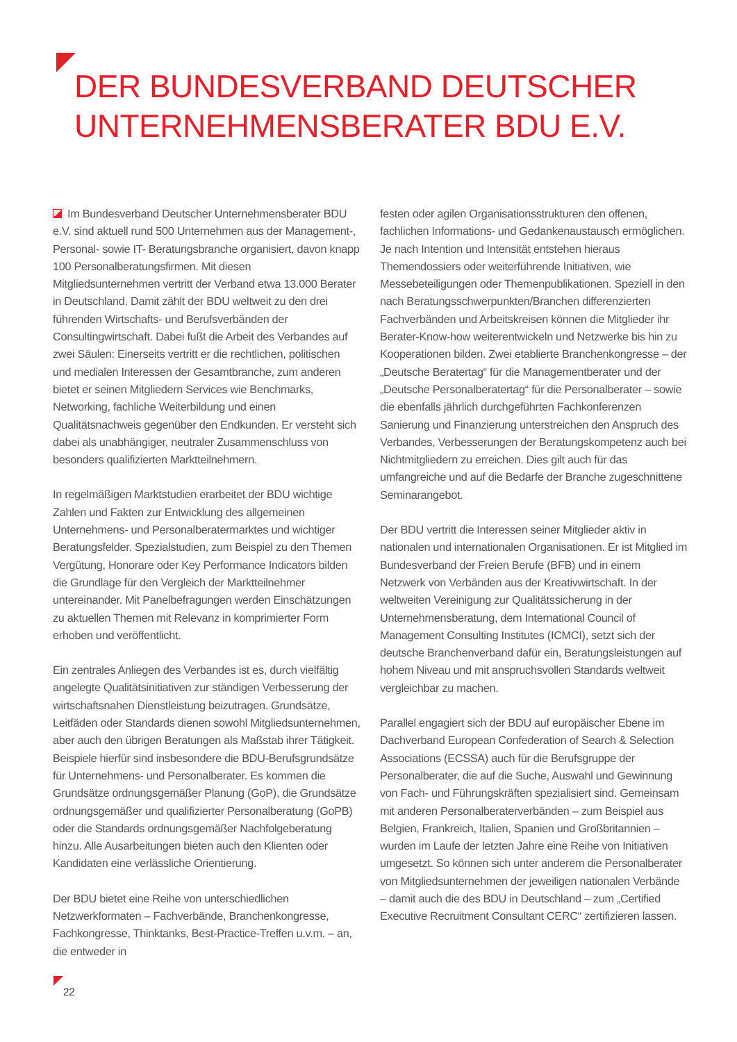DER BUNDESVERBAND DEUTSCHER
UNTERNEHMENSBERATER BDU E.V.
Im Bundesverband Deutscher Unternehmensberater BDU e.V. sind aktuell rund 500 Unternehmen aus der Management-, Personal- sowie IT- Beratungsbranche organisiert, davon knapp 100 Personalberatungsfirmen. Mit diesen Mitgliedsunternehmen vertritt der Verband etwa 13.000 Berater in Deutschland. Damit zählt der BDU weltweit zu den drei führenden Wirtschafts- und Berufsverbänden der Consultingwirtschaft. Dabei fußt die Arbeit des Verbandes auf zwei Säulen: Einerseits vertritt er die rechtlichen, politischen und medialen Interessen der Gesamtbranche, zum anderen bietet er seinen Mitgliedern Services wie Benchmarks, Networking, fachliche Weiterbildung und einen Qualitätsnachweis gegenüber den Endkunden. Er versteht sich dabei als unabhängiger, neutraler Zusammenschluss von besonders qualifizierten Marktteilnehmern.
In regelmäßigen Marktstudien erarbeitet der BDU wichtige Zahlen und Fakten zur Entwicklung des allgemeinen Unternehmens- und Personalberatermarktes und wichtiger Beratungsfelder. Spezialstudien, zum Beispiel zu den Themen Vergütung, Honorare oder Key Performance Indicators bilden die Grundlage für den Vergleich der Marktteilnehmer untereinander. Mit Panelbefragungen werden Einschätzungen zu aktuellen Themen mit Relevanz in komprimierter Form erhoben und veröffentlicht.
Ein zentrales Anliegen des Verbandes ist es, durch vielfältig angelegte Qualitätsinitiativen zur ständigen Verbesserung der wirtschaftsnahen Dienstleistung beizutragen. Grundsätze, Leitfäden oder Standards dienen sowohl Mitgliedsunternehmen, aber auch den übrigen Beratungen als Maßstab ihrer Tätigkeit. Beispiele hierfür sind insbesondere die BDU-Berufsgrundsätze für Unternehmens- und Personalberater. Es kommen die Grundsätze ordnungsgemäßer Planung (GoP), die Grundsätze ordnungsgemäßer und qualifizierter Personalberatung (GoPB) oder die Standards ordnungsgemäßer Nachfolgeberatung hinzu. Alle Ausarbeitungen bieten auch den Klienten oder Kandidaten eine verlässliche Orientierung.
Der BDU bietet eine Reihe von unterschiedlichen Netzwerkformaten – Fachverbände, Branchenkongresse, Fachkongresse, Thinktanks, Best-Practice-Treffen u.v.m. – an, die entweder in
festen oder agilen Organisationsstrukturen den offenen, fachlichen Informations- und Gedankenaustausch ermöglichen. Je nach Intention und Intensität entstehen hieraus Themendossiers oder weiterführende Initiativen, wie Messebeteiligungen oder Themenpublikationen. Speziell in den nach Beratungsschwerpunkten/Branchen differenzierten Fachverbänden und Arbeitskreisen können die Mitglieder ihr Berater-Know-how weiterentwickeln und Netzwerke bis hin zu Kooperationen bilden. Zwei etablierte Branchenkongresse – der „Deutsche Beratertag“ für die Managementberater und der „Deutsche Personalberatertag“ für die Personalberater – sowie die ebenfalls jährlich durchgeführten Fachkonferenzen Sanierung und Finanzierung unterstreichen den Anspruch des Verbandes, Verbesserungen der Beratungskompetenz auch bei Nichtmitgliedern zu erreichen. Dies gilt auch für das umfangreiche und auf die Bedarfe der Branche zugeschnittene Seminarangebot.
Der BDU vertritt die Interessen seiner Mitglieder aktiv in nationalen und internationalen Organisationen. Er ist Mitglied im Bundesverband der Freien Berufe (BFB) und in einem Netzwerk von Verbänden aus der Kreativwirtschaft. In der weltweiten Vereinigung zur Qualitätssicherung in der Unternehmensberatung, dem International Council of Management Consulting Institutes (ICMCI), setzt sich der deutsche Branchenverband dafür ein, Beratungsleistungen auf hohem Niveau und mit anspruchsvollen Standards weltweit vergleichbar zu machen.
Parallel engagiert sich der BDU auf europäischer Ebene im Dachverband European Confederation of Search & Selection Associations (ECSSA) auch für die Berufsgruppe der Personalberater, die auf die Suche, Auswahl und Gewinnung von Fach- und Führungskräften spezialisiert sind. Gemeinsam mit anderen Personalberaterverbänden – zum Beispiel aus Belgien, Frankreich, Italien, Spanien und Großbritannien – wurden im Laufe der letzten Jahre eine Reihe von Initiativen umgesetzt. So können sich unter anderem die Personalberater von Mitgliedsunternehmen der jeweiligen nationalen Verbände – damit auch die des BDU in Deutschland – zum „Certified Executive Recruitment Consultant CERC“ zertifizieren lassen.
22